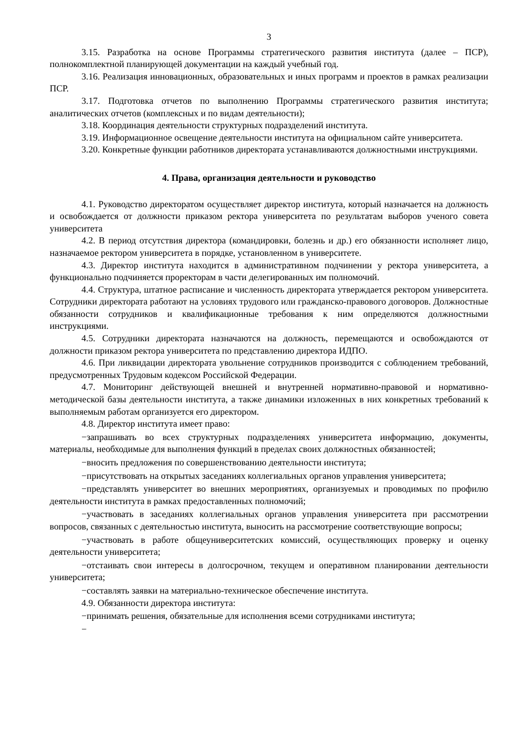3
3.15. Разработка на основе Программы стратегического развития института (далее – ПСР), полнокомплектной планирующей документации на каждый учебный год.
3.16. Реализация инновационных, образовательных и иных программ и проектов в рамках реализации ПСР.
3.17. Подготовка отчетов по выполнению Программы стратегического развития института; аналитических отчетов (комплексных и по видам деятельности);
3.18. Координация деятельности структурных подразделений института.
3.19. Информационное освещение деятельности института на официальном сайте университета.
3.20. Конкретные функции работников директората устанавливаются должностными инструкциями.
4. Права, организация деятельности и руководство
4.1. Руководство директоратом осуществляет директор института, который назначается на должность и освобождается от должности приказом ректора университета по результатам выборов ученого совета университета
4.2. В период отсутствия директора (командировки, болезнь и др.) его обязанности исполняет лицо, назначаемое ректором университета в порядке, установленном в университете.
4.3. Директор института находится в административном подчинении у ректора университета, а функционально подчиняется проректорам в части делегированных им полномочий.
4.4. Структура, штатное расписание и численность директората утверждается ректором университета. Сотрудники директората работают на условиях трудового или гражданско-правового договоров. Должностные обязанности сотрудников и квалификационные требования к ним определяются должностными инструкциями.
4.5. Сотрудники директората назначаются на должность, перемещаются и освобождаются от должности приказом ректора университета по представлению директора ИДПО.
4.6. При ликвидации директората увольнение сотрудников производится с соблюдением требований, предусмотренных Трудовым кодексом Российской Федерации.
4.7. Мониторинг действующей внешней и внутренней нормативно-правовой и нормативно-методической базы деятельности института, а также динамики изложенных в них конкретных требований к выполняемым работам организуется его директором.
4.8. Директор института имеет право:
−запрашивать во всех структурных подразделениях университета информацию, документы, материалы, необходимые для выполнения функций в пределах своих должностных обязанностей;
−вносить предложения по совершенствованию деятельности института;
−присутствовать на открытых заседаниях коллегиальных органов управления университета;
−представлять университет во внешних мероприятиях, организуемых и проводимых по профилю деятельности института в рамках предоставленных полномочий;
−участвовать в заседаниях коллегиальных органов управления университета при рассмотрении вопросов, связанных с деятельностью института, выносить на рассмотрение соответствующие вопросы;
−участвовать в работе общеуниверситетских комиссий, осуществляющих проверку и оценку деятельности университета;
−отстаивать свои интересы в долгосрочном, текущем и оперативном планировании деятельности университета;
−составлять заявки на материально-техническое обеспечение института.
4.9. Обязанности директора института:
−принимать решения, обязательные для исполнения всеми сотрудниками института;
−